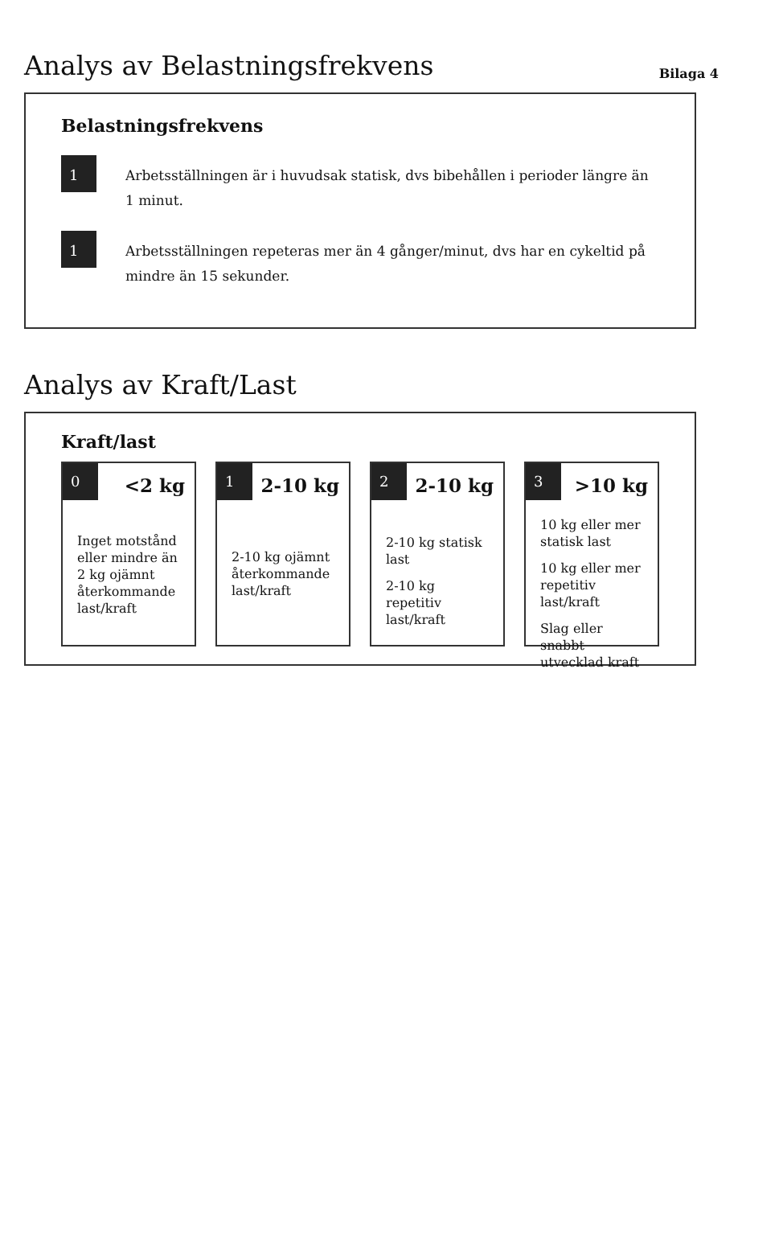Analys av Belastningsfrekvens
Bilaga 4
Belastningsfrekvens
1
Arbetsställningen är i huvudsak statisk, dvs bibehållen i perioder längre än 1 minut.
1
Arbetsställningen repeteras mer än 4 gånger/minut, dvs har en cykeltid på mindre än 15 sekunder.
Analys av Kraft/Last
Kraft/last
0
<2 kg
Inget motstånd eller mindre än 2 kg ojämnt återkommande last/kraft
1
2-10 kg
2-10 kg ojämnt återkommande last/kraft
2
2-10 kg
2-10 kg statisk last
2-10 kg repetitiv last/kraft
3
>10 kg
10 kg eller mer statisk last
10 kg eller mer repetitiv last/kraft
Slag eller snabbt utvecklad kraft